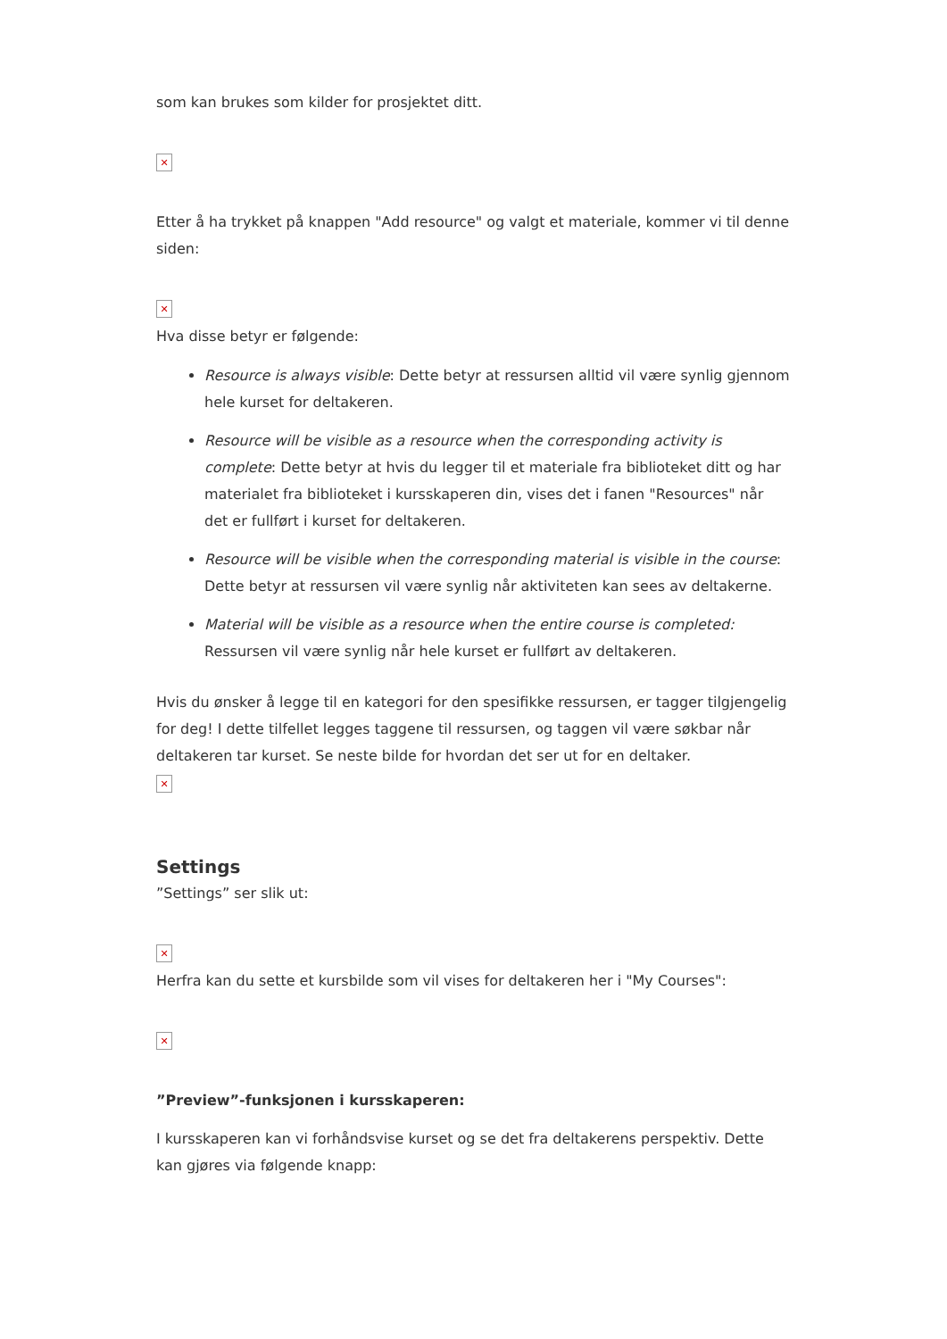som kan brukes som kilder for prosjektet ditt.
✕
Etter å ha trykket på knappen "Add resource" og valgt et materiale, kommer vi til denne siden:
✕
Hva disse betyr er følgende:
Resource is always visible: Dette betyr at ressursen alltid vil være synlig gjennom hele kurset for deltakeren.
Resource will be visible as a resource when the corresponding activity is complete: Dette betyr at hvis du legger til et materiale fra biblioteket ditt og har materialet fra biblioteket i kursskaperen din, vises det i fanen "Resources" når det er fullført i kurset for deltakeren.
Resource will be visible when the corresponding material is visible in the course: Dette betyr at ressursen vil være synlig når aktiviteten kan sees av deltakerne.
Material will be visible as a resource when the entire course is completed: Ressursen vil være synlig når hele kurset er fullført av deltakeren.
Hvis du ønsker å legge til en kategori for den spesifikke ressursen, er tagger tilgjengelig for deg! I dette tilfellet legges taggene til ressursen, og taggen vil være søkbar når deltakeren tar kurset. Se neste bilde for hvordan det ser ut for en deltaker.
✕
Settings
”Settings” ser slik ut:
✕
Herfra kan du sette et kursbilde som vil vises for deltakeren her i "My Courses":
✕
”Preview”-funksjonen i kursskaperen:
I kursskaperen kan vi forhåndsvise kurset og se det fra deltakerens perspektiv. Dette kan gjøres via følgende knapp: